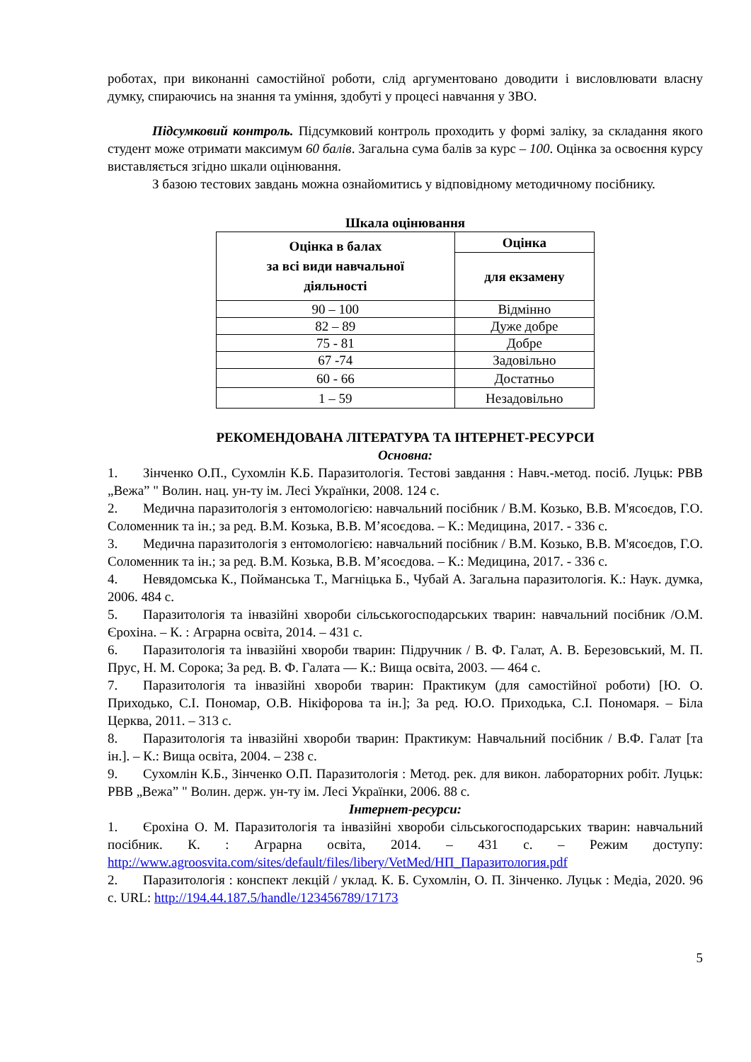роботах, при виконанні самостійної роботи, слід аргументовано доводити і висловлювати власну думку, спираючись на знання та уміння, здобуті у процесі навчання у ЗВО.
Підсумковий контроль. Підсумковий контроль проходить у формі заліку, за складання якого студент може отримати максимум 60 балів. Загальна сума балів за курс – 100. Оцінка за освоєння курсу виставляється згідно шкали оцінювання.
З базою тестових завдань можна ознайомитись у відповідному методичному посібнику.
Шкала оцінювання
| Оцінка в балах за всі види навчальної діяльності | Оцінка |
| --- | --- |
| | для екзамену |
| 90 – 100 | Відмінно |
| 82 – 89 | Дуже добре |
| 75 - 81 | Добре |
| 67 -74 | Задовільно |
| 60 - 66 | Достатньо |
| 1 – 59 | Незадовільно |
РЕКОМЕНДОВАНА ЛІТЕРАТУРА ТА ІНТЕРНЕТ-РЕСУРСИ
Основна:
1. Зінченко О.П., Сухомлін К.Б. Паразитологія. Тестові завдання : Навч.-метод. посіб. Луцьк: РВВ „Вежа” " Волин. нац. ун-ту ім. Лесі Українки, 2008. 124 с.
2. Медична паразитологія з ентомологією: навчальний посібник / В.М. Козько, В.В. М'ясоєдов, Г.О. Соломенник та ін.; за ред. В.М. Козька, В.В. М’ясоєдова. – К.: Медицина, 2017. - 336 с.
3. Медична паразитологія з ентомологією: навчальний посібник / В.М. Козько, В.В. М'ясоєдов, Г.О. Соломенник та ін.; за ред. В.М. Козька, В.В. М’ясоєдова. – К.: Медицина, 2017. - 336 с.
4. Невядомська К., Пойманська Т., Магніцька Б., Чубай А. Загальна паразитологія. К.: Наук. думка, 2006. 484 с.
5. Паразитологія та інвазійні хвороби сільськогосподарських тварин: навчальний посібник /О.М. Єрохіна. – К. : Аграрна освіта, 2014. – 431 с.
6. Паразитологія та інвазійні хвороби тварин: Підручник / В. Ф. Галат, А. В. Березовський, М. П. Прус, Н. М. Сорока; За ред. В. Ф. Галата — К.: Вища освіта, 2003. — 464 с.
7. Паразитологія та інвазійні хвороби тварин: Практикум (для самостійної роботи) [Ю. О. Приходько, С.І. Пономар, О.В. Нікіфорова та ін.]; За ред. Ю.О. Приходька, С.І. Пономаря. – Біла Церква, 2011. – 313 с.
8. Паразитологія та інвазійні хвороби тварин: Практикум: Навчальний посібник / В.Ф. Галат [та ін.]. – К.: Вища освіта, 2004. – 238 с.
9. Сухомлін К.Б., Зінченко О.П. Паразитологія : Метод. рек. для викон. лабораторних робіт. Луцьк: РВВ „Вежа” " Волин. держ. ун-ту ім. Лесі Українки, 2006. 88 с.
Інтернет-ресурси:
1. Єрохіна О. М. Паразитологія та інвазійні хвороби сільськогосподарських тварин: навчальний посібник. К. : Аграрна освіта, 2014. – 431 с. – Режим доступу: http://www.agroosvita.com/sites/default/files/libery/VetMed/НП_Паразитология.pdf
2. Паразитологія : конспект лекцій / уклад. К. Б. Сухомлін, О. П. Зінченко. Луцьк : Медіа, 2020. 96 с. URL: http://194.44.187.5/handle/123456789/17173
5